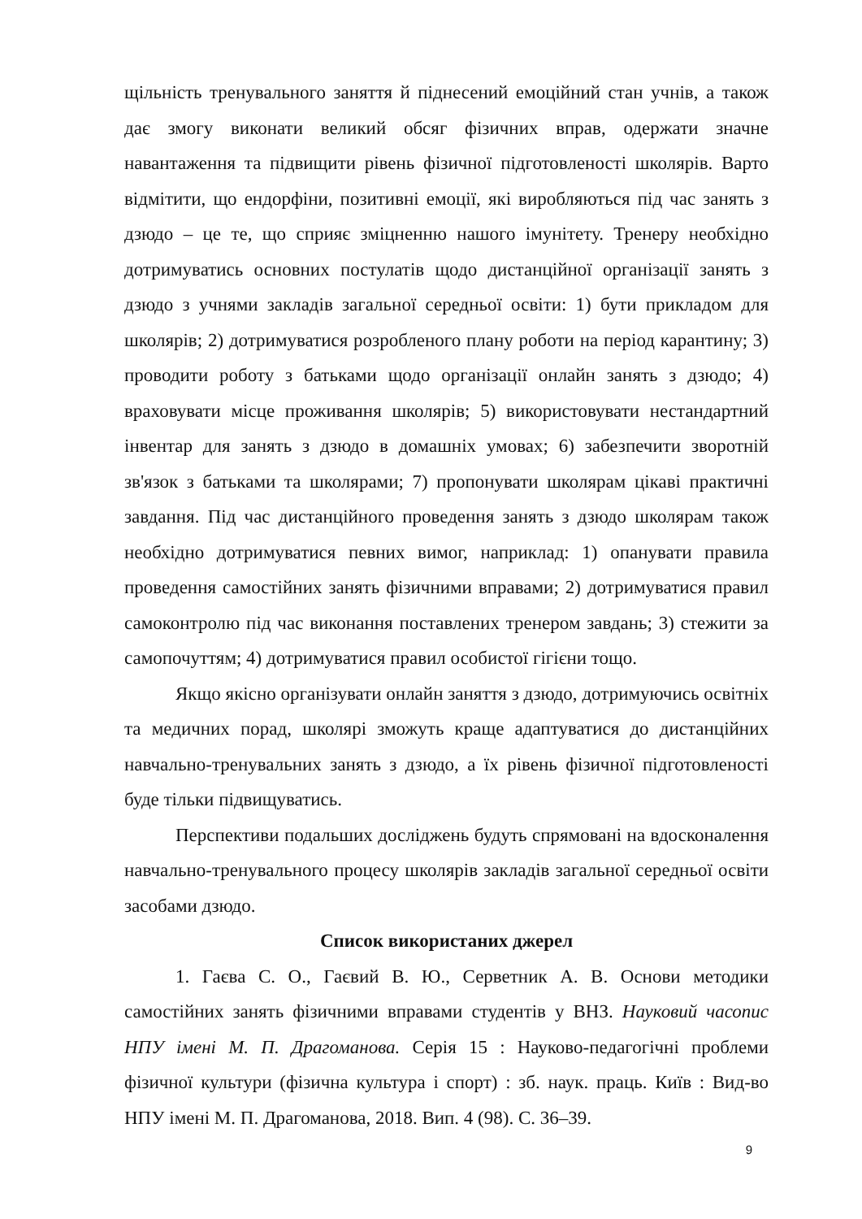щільність тренувального заняття й піднесений емоційний стан учнів, а також дає змогу виконати великий обсяг фізичних вправ, одержати значне навантаження та підвищити рівень фізичної підготовленості школярів. Варто відмітити, що ендорфіни, позитивні емоції, які виробляються під час занять з дзюдо – це те, що сприяє зміцненню нашого імунітету. Тренеру необхідно дотримуватись основних постулатів щодо дистанційної організації занять з дзюдо з учнями закладів загальної середньої освіти: 1) бути прикладом для школярів; 2) дотримуватися розробленого плану роботи на період карантину; 3) проводити роботу з батьками щодо організації онлайн занять з дзюдо; 4) враховувати місце проживання школярів; 5) використовувати нестандартний інвентар для занять з дзюдо в домашніх умовах; 6) забезпечити зворотній зв'язок з батьками та школярами; 7) пропонувати школярам цікаві практичні завдання. Під час дистанційного проведення занять з дзюдо школярам також необхідно дотримуватися певних вимог, наприклад: 1) опанувати правила проведення самостійних занять фізичними вправами; 2) дотримуватися правил самоконтролю під час виконання поставлених тренером завдань; 3) стежити за самопочуттям; 4) дотримуватися правил особистої гігієни тощо.
Якщо якісно організувати онлайн заняття з дзюдо, дотримуючись освітніх та медичних порад, школярі зможуть краще адаптуватися до дистанційних навчально-тренувальних занять з дзюдо, а їх рівень фізичної підготовленості буде тільки підвищуватись.
Перспективи подальших досліджень будуть спрямовані на вдосконалення навчально-тренувального процесу школярів закладів загальної середньої освіти засобами дзюдо.
Список використаних джерел
1. Гаєва С. О., Гаєвий В. Ю., Серветник А. В. Основи методики самостійних занять фізичними вправами студентів у ВНЗ. Науковий часопис НПУ імені М. П. Драгоманова. Серія 15 : Науково-педагогічні проблеми фізичної культури (фізична культура і спорт) : зб. наук. праць. Київ : Вид-во НПУ імені М. П. Драгоманова, 2018. Вип. 4 (98). С. 36–39.
9